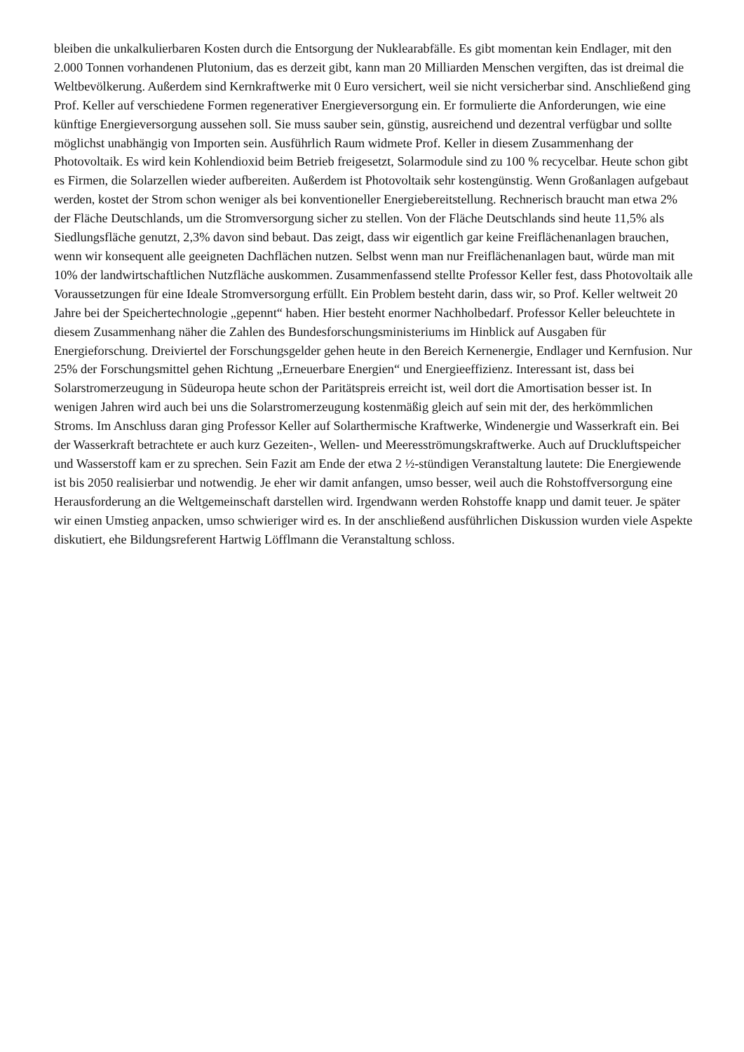bleiben die unkalkulierbaren Kosten durch die Entsorgung der Nuklearabfälle. Es gibt momentan kein Endlager, mit den 2.000 Tonnen vorhandenen Plutonium, das es derzeit gibt, kann man 20 Milliarden Menschen vergiften, das ist dreimal die Weltbevölkerung. Außerdem sind Kernkraftwerke mit 0 Euro versichert, weil sie nicht versicherbar sind. Anschließend ging Prof. Keller auf verschiedene Formen regenerativer Energieversorgung ein. Er formulierte die Anforderungen, wie eine künftige Energieversorgung aussehen soll. Sie muss sauber sein, günstig, ausreichend und dezentral verfügbar und sollte möglichst unabhängig von Importen sein. Ausführlich Raum widmete Prof. Keller in diesem Zusammenhang der Photovoltaik. Es wird kein Kohlendioxid beim Betrieb freigesetzt, Solarmodule sind zu 100 % recycelbar. Heute schon gibt es Firmen, die Solarzellen wieder aufbereiten. Außerdem ist Photovoltaik sehr kostengünstig. Wenn Großanlagen aufgebaut werden, kostet der Strom schon weniger als bei konventioneller Energiebereitstellung. Rechnerisch braucht man etwa 2% der Fläche Deutschlands, um die Stromversorgung sicher zu stellen. Von der Fläche Deutschlands sind heute 11,5% als Siedlungsfläche genutzt, 2,3% davon sind bebaut. Das zeigt, dass wir eigentlich gar keine Freiflächenanlagen brauchen, wenn wir konsequent alle geeigneten Dachflächen nutzen. Selbst wenn man nur Freiflächenanlagen baut, würde man mit 10% der landwirtschaftlichen Nutzfläche auskommen. Zusammenfassend stellte Professor Keller fest, dass Photovoltaik alle Voraussetzungen für eine Ideale Stromversorgung erfüllt. Ein Problem besteht darin, dass wir, so Prof. Keller weltweit 20 Jahre bei der Speichertechnologie „gepennt“ haben. Hier besteht enormer Nachholbedarf. Professor Keller beleuchtete in diesem Zusammenhang näher die Zahlen des Bundesforschungsministeriums im Hinblick auf Ausgaben für Energieforschung. Dreiviertel der Forschungsgelder gehen heute in den Bereich Kernenergie, Endlager und Kernfusion. Nur 25% der Forschungsmittel gehen Richtung „Erneuerbare Energien“ und Energieeffizienz. Interessant ist, dass bei Solarstromerzeugung in Südeuropa heute schon der Paritätspreis erreicht ist, weil dort die Amortisation besser ist. In wenigen Jahren wird auch bei uns die Solarstromerzeugung kostenmäßig gleich auf sein mit der, des herkömmlichen Stroms. Im Anschluss daran ging Professor Keller auf Solarthermische Kraftwerke, Windenergie und Wasserkraft ein. Bei der Wasserkraft betrachtete er auch kurz Gezeiten-, Wellen- und Meeresströmungskraftwerke. Auch auf Druckluftspeicher und Wasserstoff kam er zu sprechen. Sein Fazit am Ende der etwa 2 ½-stündigen Veranstaltung lautete: Die Energiewende ist bis 2050 realisierbar und notwendig. Je eher wir damit anfangen, umso besser, weil auch die Rohstoffversorgung eine Herausforderung an die Weltgemeinschaft darstellen wird. Irgendwann werden Rohstoffe knapp und damit teuer. Je später wir einen Umstieg anpacken, umso schwieriger wird es. In der anschließend ausführlichen Diskussion wurden viele Aspekte diskutiert, ehe Bildungsreferent Hartwig Löfflmann die Veranstaltung schloss.